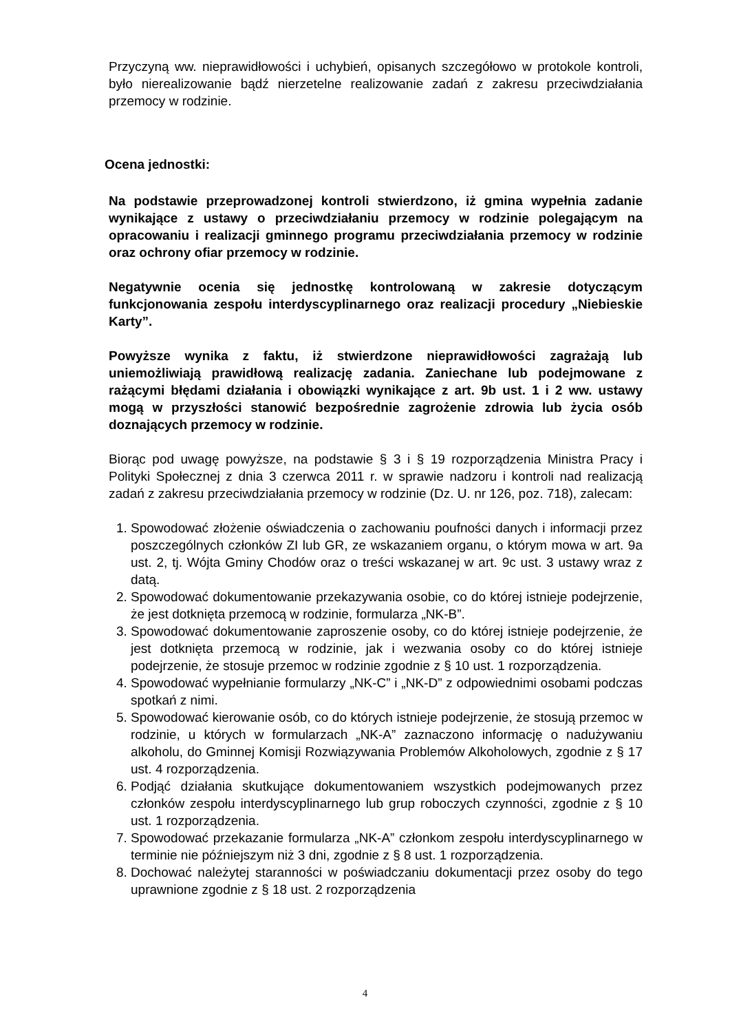Przyczyną ww. nieprawidłowości i uchybień, opisanych szczegółowo w protokole kontroli, było nierealizowanie bądź nierzetelne realizowanie zadań z zakresu przeciwdziałania przemocy w rodzinie.
Ocena jednostki:
Na podstawie przeprowadzonej kontroli stwierdzono, iż gmina wypełnia zadanie wynikające z ustawy o przeciwdziałaniu przemocy w rodzinie polegającym na opracowaniu i realizacji gminnego programu przeciwdziałania przemocy w rodzinie oraz ochrony ofiar przemocy w rodzinie.
Negatywnie ocenia się jednostkę kontrolowaną w zakresie dotyczącym funkcjonowania zespołu interdyscyplinarnego oraz realizacji procedury „Niebieskie Karty”.
Powyższe wynika z faktu, iż stwierdzone nieprawidłowości zagrażają lub uniemożliwiają prawidłową realizację zadania. Zaniechane lub podejmowane z rażącymi błędami działania i obowiązki wynikające z art. 9b ust. 1 i 2 ww. ustawy mogą w przyszłości stanowić bezpośrednie zagrożenie zdrowia lub życia osób doznających przemocy w rodzinie.
Biorąc pod uwagę powyższe, na podstawie § 3 i § 19 rozporządzenia Ministra Pracy i Polityki Społecznej z dnia 3 czerwca 2011 r. w sprawie nadzoru i kontroli nad realizacją zadań z zakresu przeciwdziałania przemocy w rodzinie (Dz. U. nr 126, poz. 718), zalecam:
1. Spowodować złożenie oświadczenia o zachowaniu poufności danych i informacji przez poszczególnych członków ZI lub GR, ze wskazaniem organu, o którym mowa w art. 9a ust. 2, tj. Wójta Gminy Chodów oraz o treści wskazanej w art. 9c ust. 3 ustawy wraz z datą.
2. Spowodować dokumentowanie przekazywania osobie, co do której istnieje podejrzenie, że jest dotknięta przemocą w rodzinie, formularza „NK-B”.
3. Spowodować dokumentowanie zaproszenie osoby, co do której istnieje podejrzenie, że jest dotknięta przemocą w rodzinie, jak i wezwania osoby co do której istnieje podejrzenie, że stosuje przemoc w rodzinie zgodnie z § 10 ust. 1 rozporządzenia.
4. Spowodować wypełnianie formularzy „NK-C” i „NK-D” z odpowiednimi osobami podczas spotkań z nimi.
5. Spowodować kierowanie osób, co do których istnieje podejrzenie, że stosują przemoc w rodzinie, u których w formularzach „NK-A” zaznaczono informację o nadużywaniu alkoholu, do Gminnej Komisji Rozwiązywania Problemów Alkoholowych, zgodnie z § 17 ust. 4 rozporządzenia.
6. Podjąć działania skutkujące dokumentowaniem wszystkich podejmowanych przez członków zespołu interdyscyplinarnego lub grup roboczych czynności, zgodnie z § 10 ust. 1 rozporządzenia.
7. Spowodować przekazanie formularza „NK-A” członkom zespołu interdyscyplinarnego w terminie nie późniejszym niż 3 dni, zgodnie z § 8 ust. 1 rozporządzenia.
8. Dochować należytej staranności w poświadczaniu dokumentacji przez osoby do tego uprawnione zgodnie z § 18 ust. 2 rozporządzenia
4